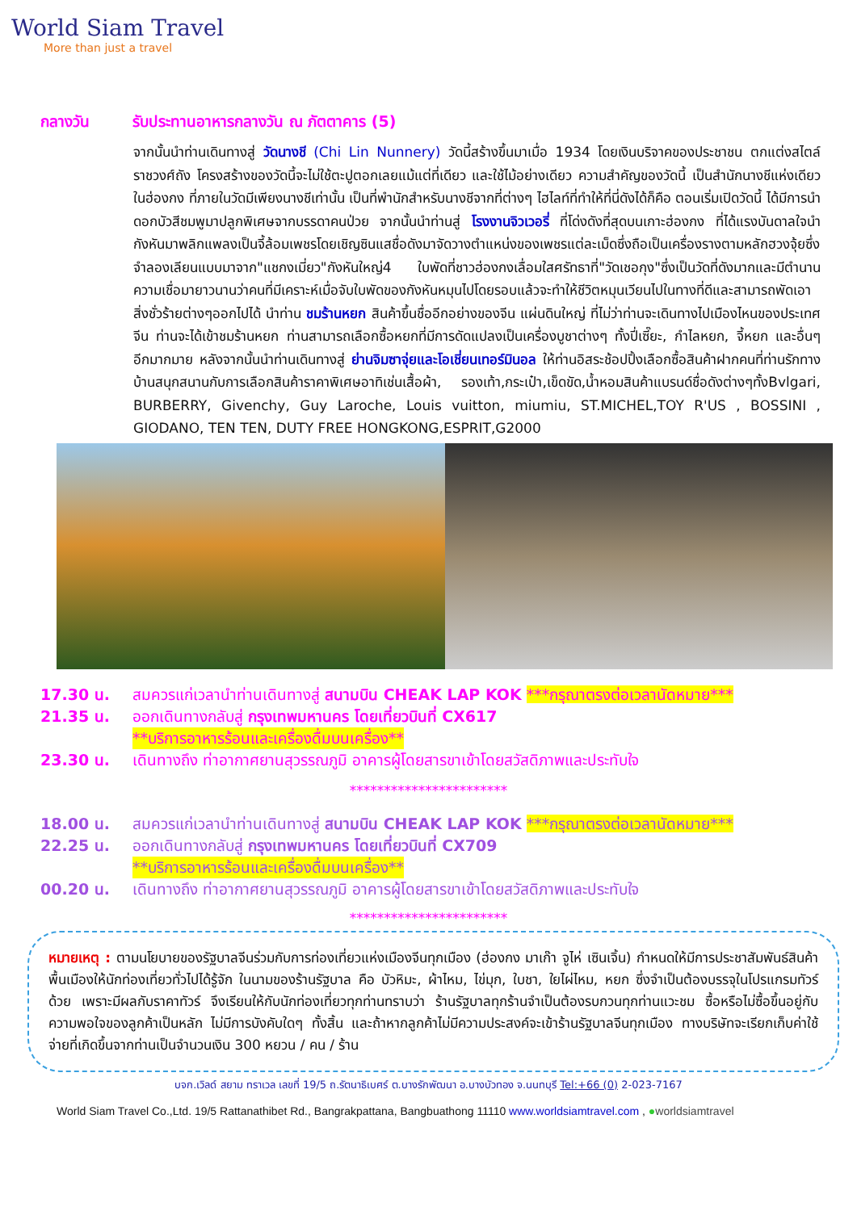World Siam Travel
More than just a travel
กลางวัน รับประทานอาหารกลางวัน ณ ภัตตาคาร (5)
จากนั้นนำท่านเดินทางสู่ วัดนางชี (Chi Lin Nunnery) วัดนี้สร้างขึ้นมาเมื่อ 1934 โดยเงินบริจาคของประชาชน ตกแต่งสไตล์ราชวงศ์ถัง โครงสร้างของวัดนี้จะไม่ใช้ตะปูตอกเลยแม้แต่ที่เดียว และใช้ไม้อย่างเดียว ความสำคัญของวัดนี้ เป็นสำนักนางชีแห่งเดียวในฮ่องกง ที่ภายในวัดมีเพียงนางชีเท่านั้น เป็นที่พำนักสำหรับนางชีจากที่ต่างๆ ไฮไลท์ที่ทำให้ที่นี่ดังได้ก็คือ ตอนเริ่มเปิดวัดนี้ ได้มีการนำดอกบัวสีชมพูมาปลูกพิเศษจากบรรดาคนป่วย จากนั้นนำท่านสู่ โรงงานจิวเวอรี่ ที่โด่งดังที่สุดบนเกาะฮ่องกง ที่ได้แรงบันดาลใจนำกังหันมาพลิกแพลงเป็นจี้ล้อมเพชรโดยเชิญซินแสชื่อดังมาจัดวางตำแหน่งของเพชรแต่ละเม็ดซึ่งถือเป็นเครื่องรางตามหลักฮวงจุ้ยซึ่งจำลองเลียนแบบมาจาก"แชกงเมี่ยว"กังหันใหญ่4 ใบพัดที่ชาวฮ่องกงเลื่อมใสศรัทธาที่"วัดเชอกุง"ซึ่งเป็นวัดที่ดังมากและมีตำนานความเชื่อมายาวนานว่าคนที่มีเคราะห์เมื่อจับใบพัดของกังหันหมุนไปโดยรอบแล้วจะทำให้ชีวิตหมุนเวียนไปในทางที่ดีและสามารถพัดเอาสิ่งชั่วร้ายต่างๆออกไปได้ นำท่าน ชมร้านหยก สินค้าขึ้นชื่ออีกอย่างของจีน แผ่นดินใหญ่ ที่ไม่ว่าท่านจะเดินทางไปเมืองไหนของประเทศจีน ท่านจะได้เข้าชมร้านหยก ท่านสามารถเลือกซื้อหยกที่มีการดัดแปลงเป็นเครื่องบูชาต่างๆ ทั้งปี่เซี๊ยะ, กำไลหยก, จี้หยก และอื่นๆ อีกมากมาย หลังจากนั้นนำท่านเดินทางสู่ ย่านจิมซาจุ่ยและโอเชี่ยนเทอร์มินอล ให้ท่านอิสระช้อปปิ้งเลือกซื้อสินค้าฝากคนที่ท่านรักทางบ้านสนุกสนานกับการเลือกสินค้าราคาพิเศษอาทิเช่นเสื้อผ้า, รองเท้า,กระเป๋า,เข็ดขัด,น้ำหอมสินค้าแบรนด์ชื่อดังต่างๆทั้งBvlgari, BURBERRY, Givenchy, Guy Laroche, Louis vuitton, miumiu, ST.MICHEL,TOY R'US , BOSSINI , GIODANO, TEN TEN, DUTY FREE HONGKONG,ESPRIT,G2000
17.30 น. สมควรแก่เวลานำท่านเดินทางสู่ สนามบิน CHEAK LAP KOK ***กรุณาตรงต่อเวลานัดหมาย***
21.35 น. ออกเดินทางกลับสู่ กรุงเทพมหานคร โดยเที่ยวบินที่ CX617
**บริการอาหารร้อนและเครื่องดื่มบนเครื่อง**
23.30 น. เดินทางถึง ท่าอากาศยานสุวรรณภูมิ อาคารผู้โดยสารขาเข้าโดยสวัสดิภาพและประทับใจ
***********************
18.00 น. สมควรแก่เวลานำท่านเดินทางสู่ สนามบิน CHEAK LAP KOK ***กรุณาตรงต่อเวลานัดหมาย***
22.25 น. ออกเดินทางกลับสู่ กรุงเทพมหานคร โดยเที่ยวบินที่ CX709
**บริการอาหารร้อนและเครื่องดื่มบนเครื่อง**
00.20 น. เดินทางถึง ท่าอากาศยานสุวรรณภูมิ อาคารผู้โดยสารขาเข้าโดยสวัสดิภาพและประทับใจ
***********************
หมายเหตุ : ตามนโยบายของรัฐบาลจีนร่วมกับการท่องเที่ยวแห่งเมืองจีนทุกเมือง (ฮ่องกง มาเก๊า จูไห่ เซินเจิ้น) กำหนดให้มีการประชาสัมพันธ์สินค้าพื้นเมืองให้นักท่องเที่ยวทั่วไปได้รู้จัก ในนามของร้านรัฐบาล คือ บัวหิมะ, ผ้าไหม, ไข่มุก, ใบชา, ใยไผ่ไหม, หยก ซึ่งจำเป็นต้องบรรจุในโปรแกรมทัวร์ด้วย เพราะมีผลกับราคาทัวร์ จึงเรียนให้กับนักท่องเที่ยวทุกท่านทราบว่า ร้านรัฐบาลทุกร้านจำเป็นต้องรบกวนทุกท่านแวะชม ซื้อหรือไม่ซื้อขึ้นอยู่กับความพอใจของลูกค้าเป็นหลัก ไม่มีการบังคับใดๆ ทั้งสิ้น และถ้าหากลูกค้าไม่มีความประสงค์จะเข้าร้านรัฐบาลจีนทุกเมือง ทางบริษัทจะเรียกเก็บค่าใช้จ่ายที่เกิดขึ้นจากท่านเป็นจำนวนเงิน 300 หยวน / คน / ร้าน
บจก.เวิลด์ สยาม ทราเวล เลขที่ 19/5 ถ.รัตนาธิเบศร์ ต.บางรักพัฒนา อ.บางบัวทอง จ.นนทบุรี Tel:+66 (0) 2-023-7167
World Siam Travel Co.,Ltd. 19/5 Rattanathibet Rd., Bangrakpattana, Bangbuathong 11110 www.worldsiamtravel.com , ●worldsiamtravel